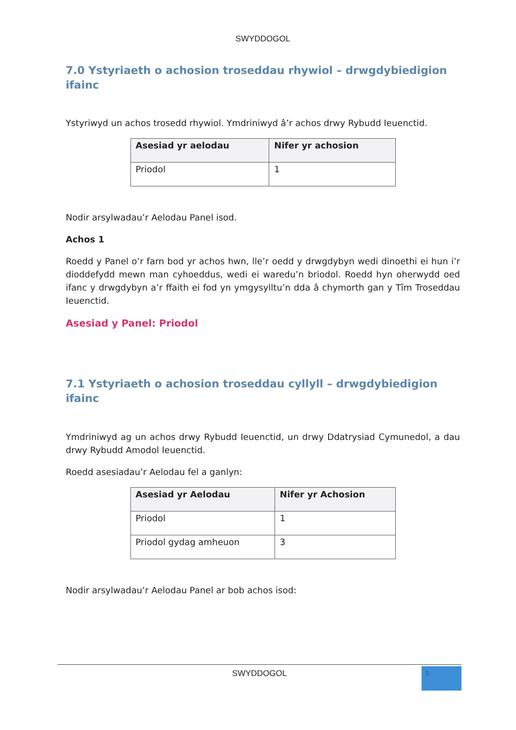SWYDDOGOL
7.0 Ystyriaeth o achosion troseddau rhywiol – drwgdybiedigion ifainc
Ystyriwyd un achos trosedd rhywiol. Ymdriniwyd â’r achos drwy Rybudd Ieuenctid.
| Asesiad yr aelodau | Nifer yr achosion |
| --- | --- |
| Priodol | 1 |
Nodir arsylwadau’r Aelodau Panel isod.
Achos 1
Roedd y Panel o’r farn bod yr achos hwn, lle’r oedd y drwgdybyn wedi dinoethi ei hun i’r dioddefydd mewn man cyhoeddus, wedi ei waredu’n briodol. Roedd hyn oherwydd oed ifanc y drwgdybyn a’r ffaith ei fod yn ymgysylltu’n dda â chymorth gan y Tîm Troseddau Ieuenctid.
Asesiad y Panel: Priodol
7.1 Ystyriaeth o achosion troseddau cyllyll – drwgdybiedigion ifainc
Ymdriniwyd ag un achos drwy Rybudd Ieuenctid, un drwy Ddatrysiad Cymunedol, a dau drwy Rybudd Amodol Ieuenctid.
Roedd asesiadau’r Aelodau fel a ganlyn:
| Asesiad yr Aelodau | Nifer yr Achosion |
| --- | --- |
| Priodol | 1 |
| Priodol gydag amheuon | 3 |
Nodir arsylwadau’r Aelodau Panel ar bob achos isod:
SWYDDOGOL
5